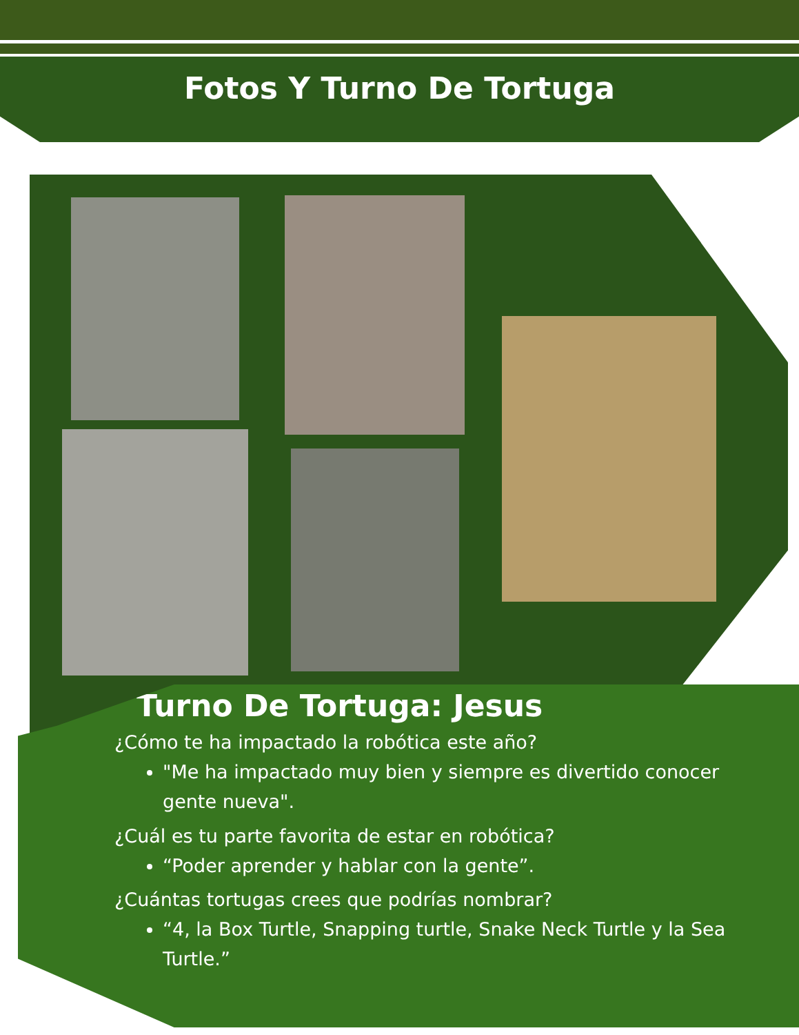Fotos Y Turno De Tortuga
Turno De Tortuga: Jesus
¿Cómo te ha impactado la robótica este año?
"Me ha impactado muy bien y siempre es divertido conocer gente nueva".
¿Cuál es tu parte favorita de estar en robótica?
“Poder aprender y hablar con la gente”.
¿Cuántas tortugas crees que podrías nombrar?
“4, la Box Turtle, Snapping turtle, Snake Neck Turtle y la Sea Turtle.”